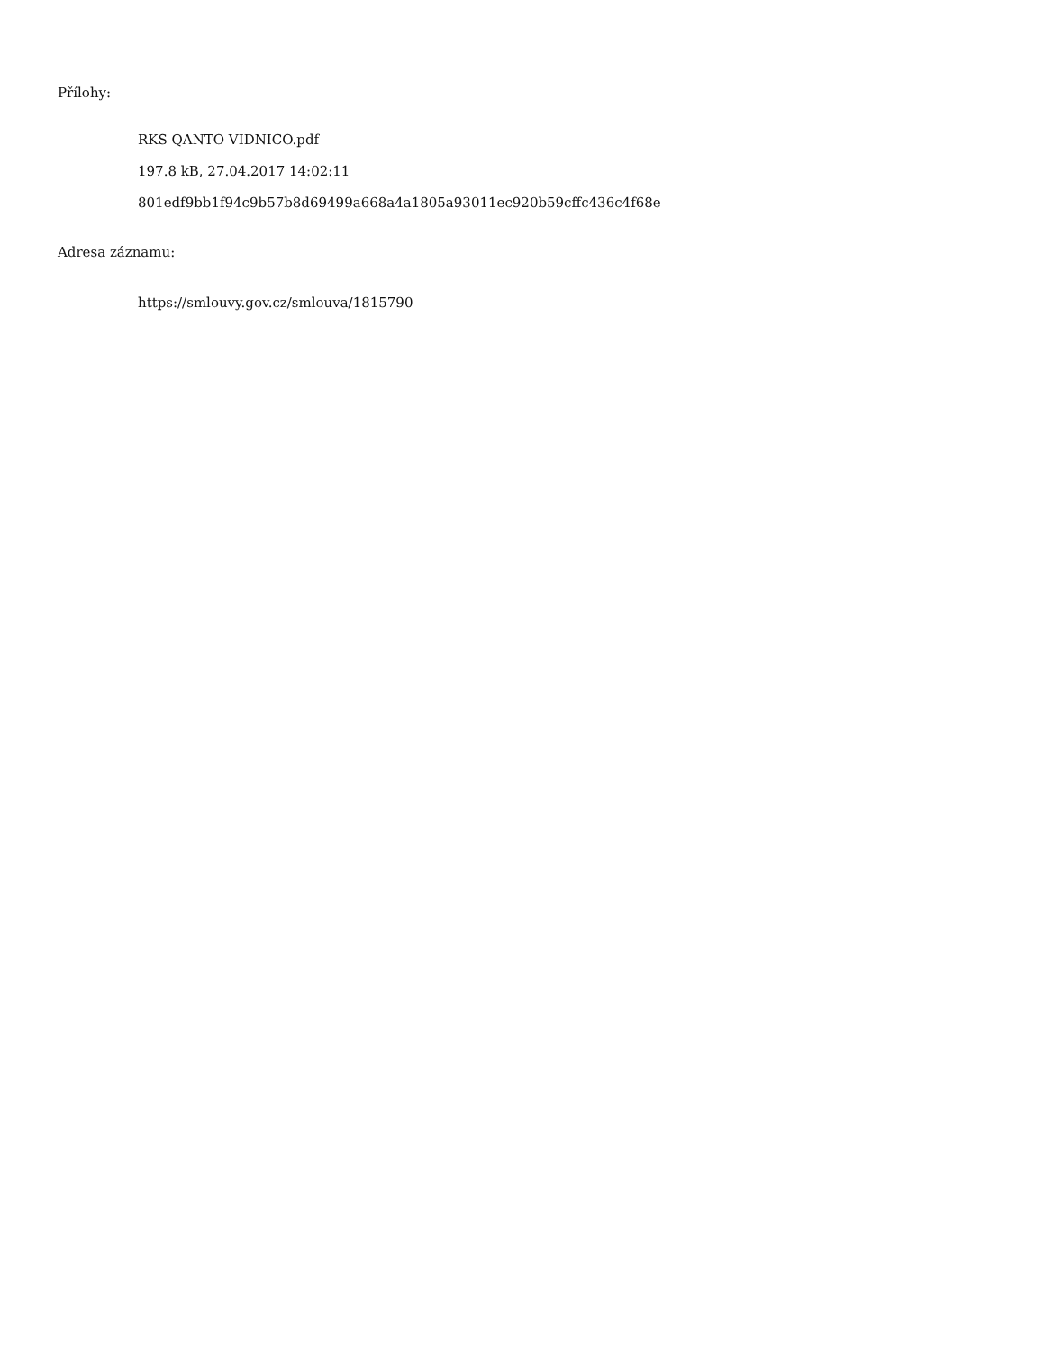Přílohy:
RKS QANTO VIDNICO.pdf
197.8 kB, 27.04.2017 14:02:11
801edf9bb1f94c9b57b8d69499a668a4a1805a93011ec920b59cffc436c4f68e
Adresa záznamu:
https://smlouvy.gov.cz/smlouva/1815790